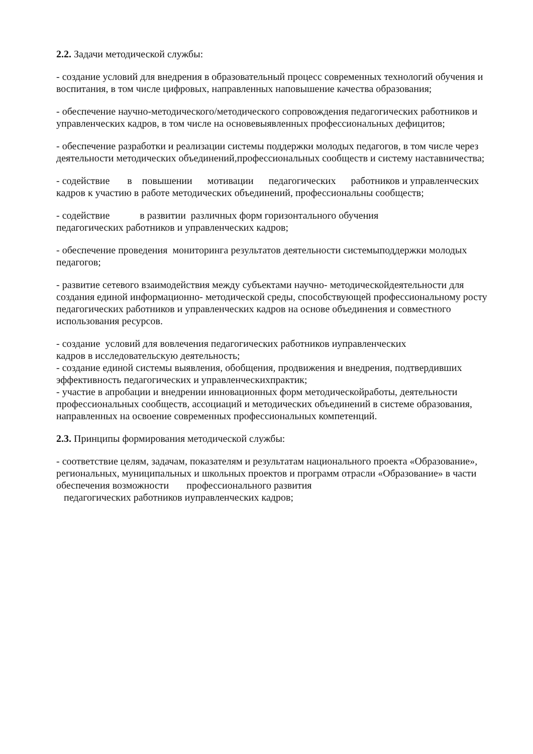2.2. Задачи методической службы:
- создание условий для внедрения в образовательный процесс современных технологий обучения и воспитания, в том числе цифровых, направленных наповышение качества образования;
- обеспечение научно-методического/методического сопровождения педагогических работников и управленческих кадров, в том числе на основевыявленных профессиональных дефицитов;
- обеспечение разработки и реализации системы поддержки молодых педагогов, в том числе через деятельности методических объединений,профессиональных сообществ и систему наставничества;
- содействие в повышении мотивации педагогических работников и управленческих кадров к участию в работе методических объединений, профессиональны сообществ;
- содействие в развитии различных форм горизонтального обучения
педагогических работников и управленческих кадров;
- обеспечение проведения мониторинга результатов деятельности системыподдержки молодых педагогов;
- развитие сетевого взаимодействия между субъектами научно- методическойдеятельности для создания единой информационно- методической среды, способствующей профессиональному росту педагогических работников и управленческих кадров на основе объединения и совместного использования ресурсов.
- создание условий для вовлечения педагогических работников иуправленческих
кадров в исследовательскую деятельность;
- создание единой системы выявления, обобщения, продвижения и внедрения, подтвердивших эффективность педагогических и управленческихпрактик;
- участие в апробации и внедрении инновационных форм методическойработы, деятельности профессиональных сообществ, ассоциаций и методических объединений в системе образования, направленных на освоение современных профессиональных компетенций.
2.3. Принципы формирования методической службы:
- соответствие целям, задачам, показателям и результатам национального проекта «Образование», региональных, муниципальных и школьных проектов и программ отрасли «Образование» в части обеспечения возможности профессионального развития
педагогических работников иуправленческих кадров;